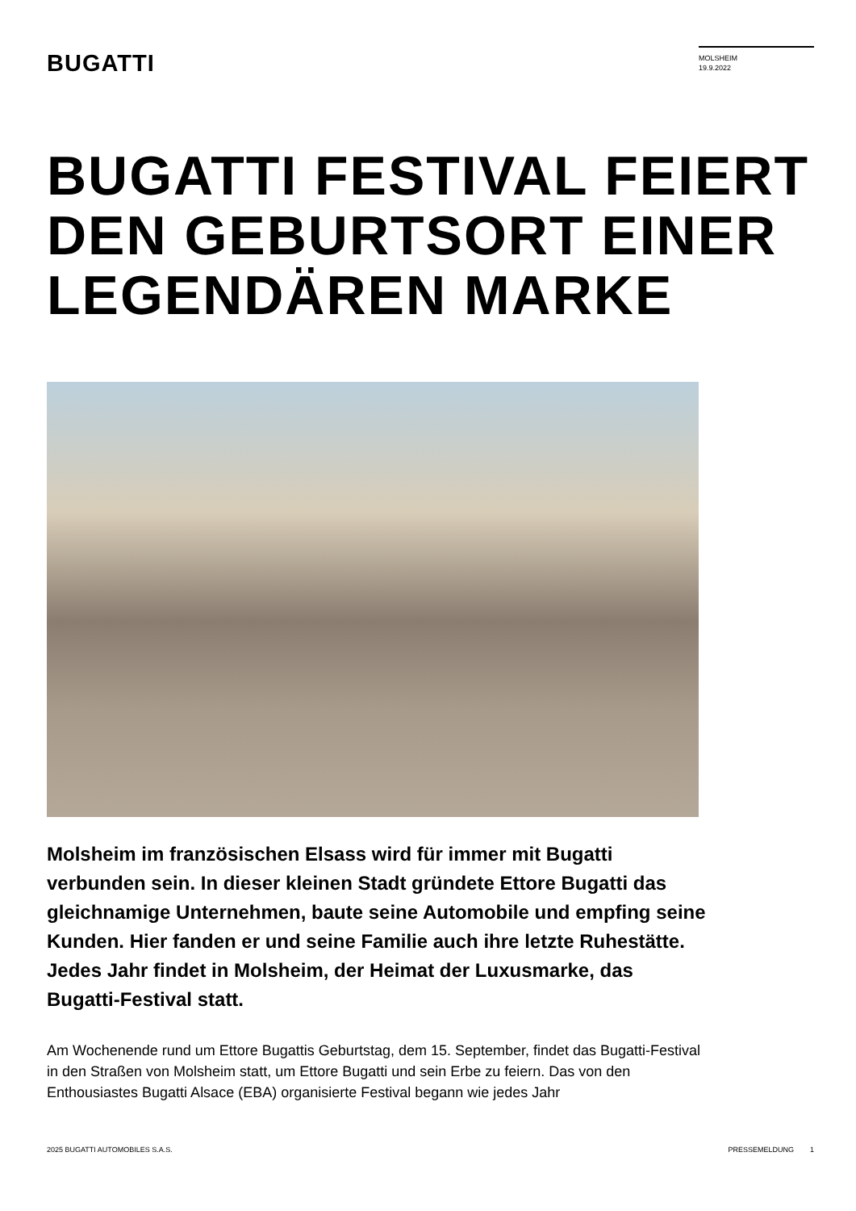BUGATTI
MOLSHEIM
19.9.2022
BUGATTI FESTIVAL FEIERT
DEN GEBURTSORT EINER
LEGENDÄREN MARKE
Molsheim im französischen Elsass wird für immer mit Bugatti verbunden sein. In dieser kleinen Stadt gründete Ettore Bugatti das gleichnamige Unternehmen, baute seine Automobile und empfing seine Kunden. Hier fanden er und seine Familie auch ihre letzte Ruhestätte. Jedes Jahr findet in Molsheim, der Heimat der Luxusmarke, das Bugatti-Festival statt.
Am Wochenende rund um Ettore Bugattis Geburtstag, dem 15. September, findet das Bugatti-Festival in den Straßen von Molsheim statt, um Ettore Bugatti und sein Erbe zu feiern. Das von den Enthousiastes Bugatti Alsace (EBA) organisierte Festival begann wie jedes Jahr
2025 BUGATTI AUTOMOBILES S.A.S. PRESSEMELDUNG 1